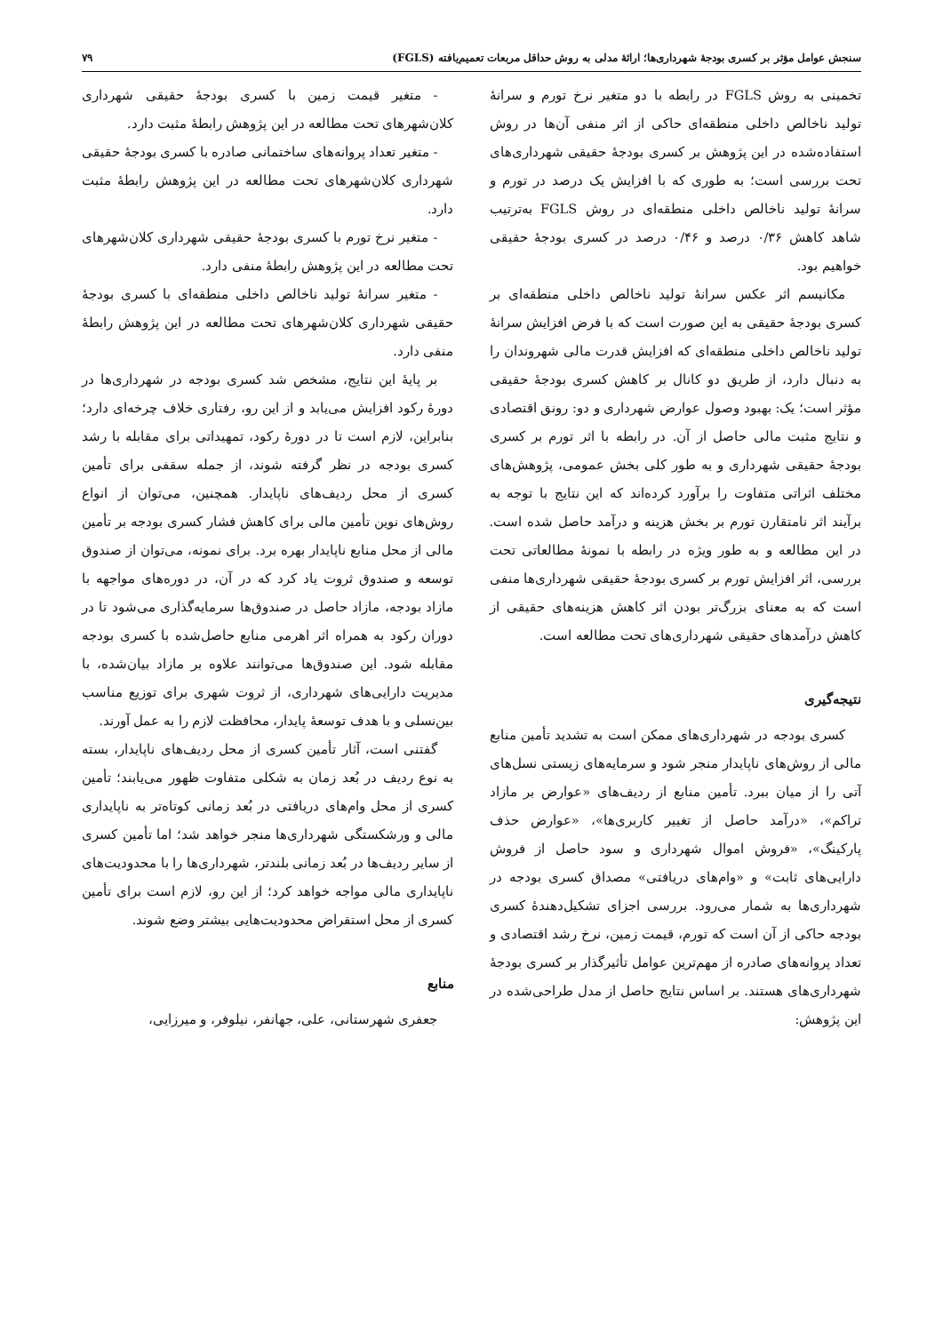سنجش عوامل مؤثر بر کسری بودجهٔ شهرداری‌ها؛ ارائهٔ مدلی به روش حداقل مربعات تعمیم‌یافته (FGLS) ۷۹
تخمینی به روش FGLS در رابطه با دو متغیر نرخ تورم و سرانهٔ تولید ناخالص داخلی منطقه‌ای حاکی از اثر منفی آن‌ها در روش استفاده‌شده در این پژوهش بر کسری بودجهٔ حقیقی شهرداری‌های تحت بررسی است؛ به طوری که با افزایش یک درصد در تورم و سرانهٔ تولید ناخالص داخلی منطقه‌ای در روش FGLS به‌ترتیب شاهد کاهش ۰/۳۶ درصد و ۰/۴۶ درصد در کسری بودجهٔ حقیقی خواهیم بود.
مکانیسم اثر عکس سرانهٔ تولید ناخالص داخلی منطقه‌ای بر کسری بودجهٔ حقیقی به این صورت است که با فرض افزایش سرانهٔ تولید ناخالص داخلی منطقه‌ای که افزایش قدرت مالی شهروندان را به دنبال دارد، از طریق دو کانال بر کاهش کسری بودجهٔ حقیقی مؤثر است؛ یک: بهبود وصول عوارض شهرداری و دو: رونق اقتصادی و نتایج مثبت مالی حاصل از آن. در رابطه با اثر تورم بر کسری بودجهٔ حقیقی شهرداری و به طور کلی بخش عمومی، پژوهش‌های مختلف اثراتی متفاوت را برآورد کرده‌اند که این نتایج با توجه به برآیند اثر نامتقارن تورم بر بخش هزینه و درآمد حاصل شده است. در این مطالعه و به طور ویژه در رابطه با نمونهٔ مطالعاتی تحت بررسی، اثر افزایش تورم بر کسری بودجهٔ حقیقی شهرداری‌ها منفی است که به معنای بزرگ‌تر بودن اثر کاهش هزینه‌های حقیقی از کاهش درآمدهای حقیقی شهرداری‌های تحت مطالعه است.
نتیجه‌گیری
کسری بودجه در شهرداری‌های ممکن است به تشدید تأمین منابع مالی از روش‌های ناپایدار منجر شود و سرمایه‌های زیستی نسل‌های آتی را از میان ببرد. تأمین منابع از ردیف‌های «عوارض بر مازاد تراکم»، «درآمد حاصل از تغییر کاربری‌ها»، «عوارض حذف پارکینگ»، «فروش اموال شهرداری و سود حاصل از فروش دارایی‌های ثابت» و «وام‌های دریافتی» مصداق کسری بودجه در شهرداری‌ها به شمار می‌رود. بررسی اجزای تشکیل‌دهندهٔ کسری بودجه حاکی از آن است که تورم، قیمت زمین، نرخ رشد اقتصادی و تعداد پروانه‌های صادره از مهم‌ترین عوامل تأثیرگذار بر کسری بودجهٔ شهرداری‌های هستند. بر اساس نتایج حاصل از مدل طراحی‌شده در این پژوهش:
- متغیر قیمت زمین با کسری بودجهٔ حقیقی شهرداری کلان‌شهرهای تحت مطالعه در این پژوهش رابطهٔ مثبت دارد.
- متغیر تعداد پروانه‌های ساختمانی صادره با کسری بودجهٔ حقیقی شهرداری کلان‌شهرهای تحت مطالعه در این پژوهش رابطهٔ مثبت دارد.
- متغیر نرخ تورم با کسری بودجهٔ حقیقی شهرداری کلان‌شهرهای تحت مطالعه در این پژوهش رابطهٔ منفی دارد.
- متغیر سرانهٔ تولید ناخالص داخلی منطقه‌ای با کسری بودجهٔ حقیقی شهرداری کلان‌شهرهای تحت مطالعه در این پژوهش رابطهٔ منفی دارد.
بر پایهٔ این نتایج، مشخص شد کسری بودجه در شهرداری‌ها در دورهٔ رکود افزایش می‌یابد و از این رو، رفتاری خلاف چرخه‌ای دارد؛ بنابراین، لازم است تا در دورهٔ رکود، تمهیداتی برای مقابله با رشد کسری بودجه در نظر گرفته شوند، از جمله سقفی برای تأمین کسری از محل ردیف‌های ناپایدار. همچنین، می‌توان از انواع روش‌های نوین تأمین مالی برای کاهش فشار کسری بودجه بر تأمین مالی از محل منابع ناپایدار بهره برد. برای نمونه، می‌توان از صندوق توسعه و صندوق ثروت یاد کرد که در آن، در دوره‌های مواجهه با مازاد بودجه، مازاد حاصل در صندوق‌ها سرمایه‌گذاری می‌شود تا در دوران رکود به همراه اثر اهرمی منابع حاصل‌شده با کسری بودجه مقابله شود. این صندوق‌ها می‌توانند علاوه بر مازاد بیان‌شده، با مدیریت دارایی‌های شهرداری، از ثروت شهری برای توزیع مناسب بین‌نسلی و با هدف توسعهٔ پایدار، محافظت لازم را به عمل آورند.
گفتنی است، آثار تأمین کسری از محل ردیف‌های ناپایدار، بسته به نوع ردیف در بُعد زمان به شکلی متفاوت ظهور می‌یابند؛ تأمین کسری از محل وام‌های دریافتی در بُعد زمانی کوتاه‌تر به ناپایداری مالی و ورشکستگی شهرداری‌ها منجر خواهد شد؛ اما تأمین کسری از سایر ردیف‌ها در بُعد زمانی بلندتر، شهرداری‌ها را با محدودیت‌های ناپایداری مالی مواجه خواهد کرد؛ از این رو، لازم است برای تأمین کسری از محل استقراض محدودیت‌هایی بیشتر وضع شوند.
منابع
جعفری شهرستانی، علی، جهانفر، نیلوفر، و میرزایی،